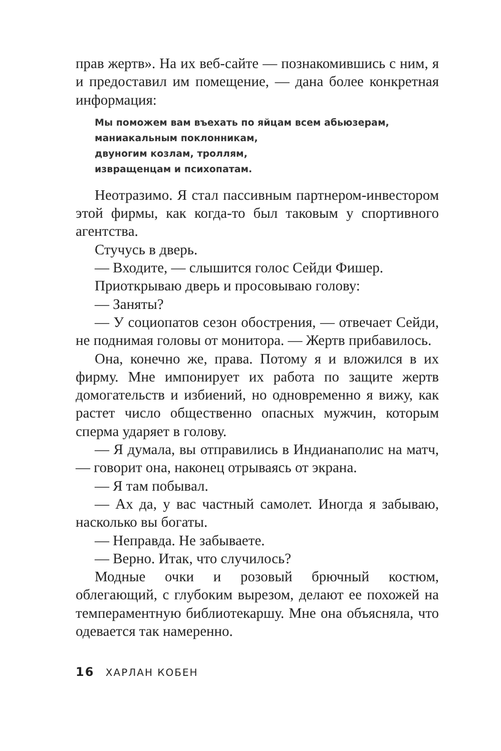прав жертв». На их веб-сайте — познакомившись с ним, я и предоставил им помещение, — дана более конкретная информация:
Мы поможем вам въехать по яйцам всем абьюзерам,
маниакальным поклонникам,
двуногим козлам, троллям,
извращенцам и психопатам.
Неотразимо. Я стал пассивным партнером-инвестором этой фирмы, как когда-то был таковым у спортивного агентства.
Стучусь в дверь.
— Входите, — слышится голос Сейди Фишер.
Приоткрываю дверь и просовываю голову:
— Заняты?
— У социопатов сезон обострения, — отвечает Сейди, не поднимая головы от монитора. — Жертв прибавилось.
Она, конечно же, права. Потому я и вложился в их фирму. Мне импонирует их работа по защите жертв домогательств и избиений, но одновременно я вижу, как растет число общественно опасных мужчин, которым сперма ударяет в голову.
— Я думала, вы отправились в Индианаполис на матч, — говорит она, наконец отрываясь от экрана.
— Я там побывал.
— Ах да, у вас частный самолет. Иногда я забываю, насколько вы богаты.
— Неправда. Не забываете.
— Верно. Итак, что случилось?
Модные очки и розовый брючный костюм, облегающий, с глубоким вырезом, делают ее похожей на темпераментную библиотекаршу. Мне она объясняла, что одевается так намеренно.
16 ХАРЛАН КОБЕН